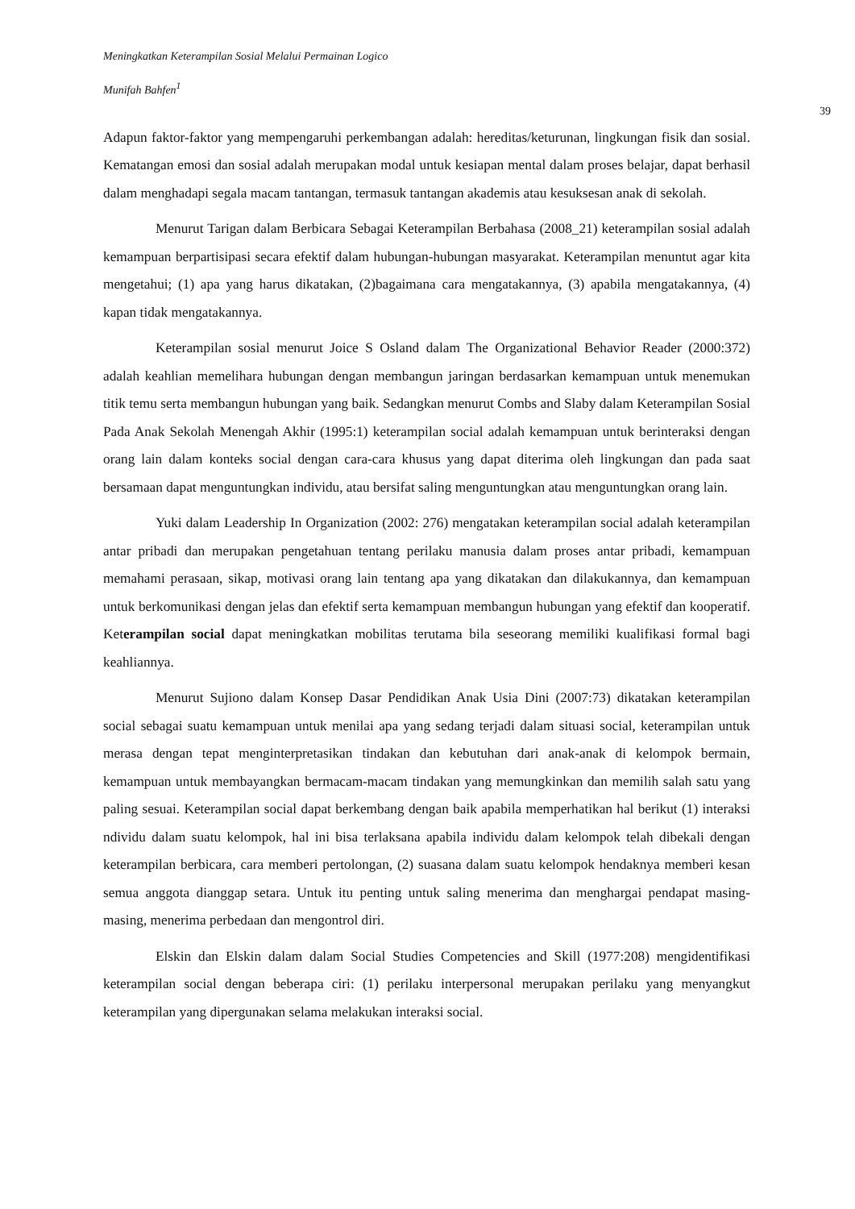Meningkatkan Keterampilan Sosial Melalui Permainan Logico
Munifah Bahfen<sup>1</sup>
39
Adapun faktor-faktor yang mempengaruhi perkembangan adalah: hereditas/keturunan, lingkungan fisik dan sosial. Kematangan emosi dan sosial adalah merupakan modal untuk kesiapan mental dalam proses belajar, dapat berhasil dalam menghadapi segala macam tantangan, termasuk tantangan akademis atau kesuksesan anak di sekolah.
Menurut Tarigan dalam Berbicara Sebagai Keterampilan Berbahasa (2008_21) keterampilan sosial adalah kemampuan berpartisipasi secara efektif dalam hubungan-hubungan masyarakat. Keterampilan menuntut agar kita mengetahui; (1) apa yang harus dikatakan, (2)bagaimana cara mengatakannya, (3) apabila mengatakannya, (4) kapan tidak mengatakannya.
Keterampilan sosial menurut Joice S Osland dalam The Organizational Behavior Reader (2000:372) adalah keahlian memelihara hubungan dengan membangun jaringan berdasarkan kemampuan untuk menemukan titik temu serta membangun hubungan yang baik. Sedangkan menurut Combs and Slaby dalam Keterampilan Sosial Pada Anak Sekolah Menengah Akhir (1995:1) keterampilan social adalah kemampuan untuk berinteraksi dengan orang lain dalam konteks social dengan cara-cara khusus yang dapat diterima oleh lingkungan dan pada saat bersamaan dapat menguntungkan individu, atau bersifat saling menguntungkan atau menguntungkan orang lain.
Yuki dalam Leadership In Organization (2002: 276) mengatakan keterampilan social adalah keterampilan antar pribadi dan merupakan pengetahuan tentang perilaku manusia dalam proses antar pribadi, kemampuan memahami perasaan, sikap, motivasi orang lain tentang apa yang dikatakan dan dilakukannya, dan kemampuan untuk berkomunikasi dengan jelas dan efektif serta kemampuan membangun hubungan yang efektif dan kooperatif. Keterampilan social dapat meningkatkan mobilitas terutama bila seseorang memiliki kualifikasi formal bagi keahliannya.
Menurut Sujiono dalam Konsep Dasar Pendidikan Anak Usia Dini (2007:73) dikatakan keterampilan social sebagai suatu kemampuan untuk menilai apa yang sedang terjadi dalam situasi social, keterampilan untuk merasa dengan tepat menginterpretasikan tindakan dan kebutuhan dari anak-anak di kelompok bermain, kemampuan untuk membayangkan bermacam-macam tindakan yang memungkinkan dan memilih salah satu yang paling sesuai. Keterampilan social dapat berkembang dengan baik apabila memperhatikan hal berikut (1) interaksi ndividu dalam suatu kelompok, hal ini bisa terlaksana apabila individu dalam kelompok telah dibekali dengan keterampilan berbicara, cara memberi pertolongan, (2) suasana dalam suatu kelompok hendaknya memberi kesan semua anggota dianggap setara. Untuk itu penting untuk saling menerima dan menghargai pendapat masing-masing, menerima perbedaan dan mengontrol diri.
Elskin dan Elskin dalam dalam Social Studies Competencies and Skill (1977:208) mengidentifikasi keterampilan social dengan beberapa ciri: (1) perilaku interpersonal merupakan perilaku yang menyangkut keterampilan yang dipergunakan selama melakukan interaksi social.